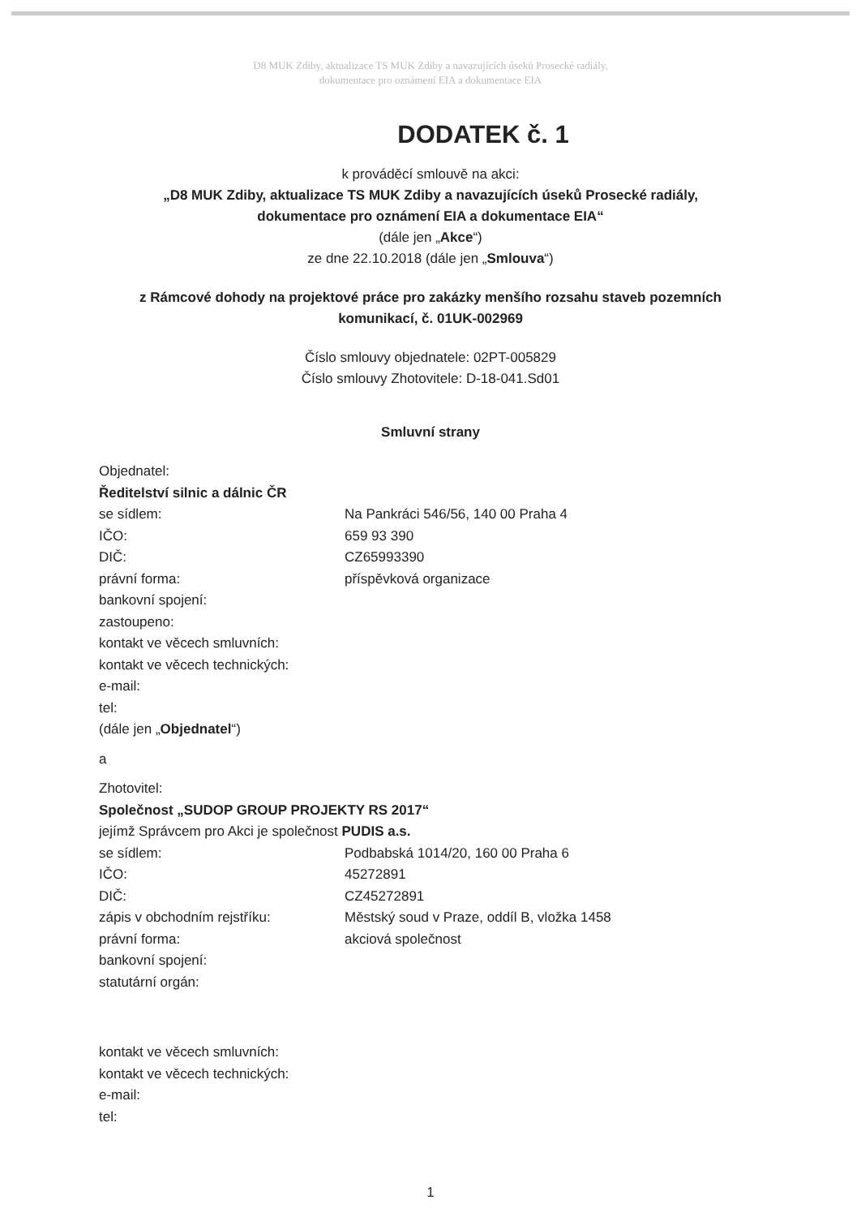D8 MUK Zdiby, aktualizace TS MUK Zdiby a navazujících úseků Prosecké radiály,
dokumentace pro oznámení EIA a dokumentace EIA
DODATEK č. 1
k prováděcí smlouvě na akci:
„D8 MUK Zdiby, aktualizace TS MUK Zdiby a navazujících úseků Prosecké radiály,
dokumentace pro oznámení EIA a dokumentace EIA“
(dále jen „Akce“)
ze dne 22.10.2018 (dále jen „Smlouva“)
z Rámcové dohody na projektové práce pro zakázky menšího rozsahu staveb pozemních
komunikací, č. 01UK-002969
Číslo smlouvy objednatele: 02PT-005829
Číslo smlouvy Zhotovitele: D-18-041.Sd01
Smluvní strany
Objednatel:
Ředitelství silnic a dálnic ČR
se sídlem:
Na Pankráci 546/56, 140 00 Praha 4
IČO:
659 93 390
DIČ:
CZ65993390
právní forma:
příspěvková organizace
bankovní spojení:
zastoupeno:
kontakt ve věcech smluvních:
kontakt ve věcech technických:
e-mail:
tel:
(dále jen „Objednatel“)
a
Zhotovitel:
Společnost „SUDOP GROUP PROJEKTY RS 2017“
jejímž Správcem pro Akci je společnost PUDIS a.s.
se sídlem:
Podbabská 1014/20, 160 00 Praha 6
IČO:
45272891
DIČ:
CZ45272891
zápis v obchodním rejstříku:
Městský soud v Praze, oddíl B, vložka 1458
právní forma:
akciová společnost
bankovní spojení:
statutární orgán:
kontakt ve věcech smluvních:
kontakt ve věcech technických:
e-mail:
tel:
1